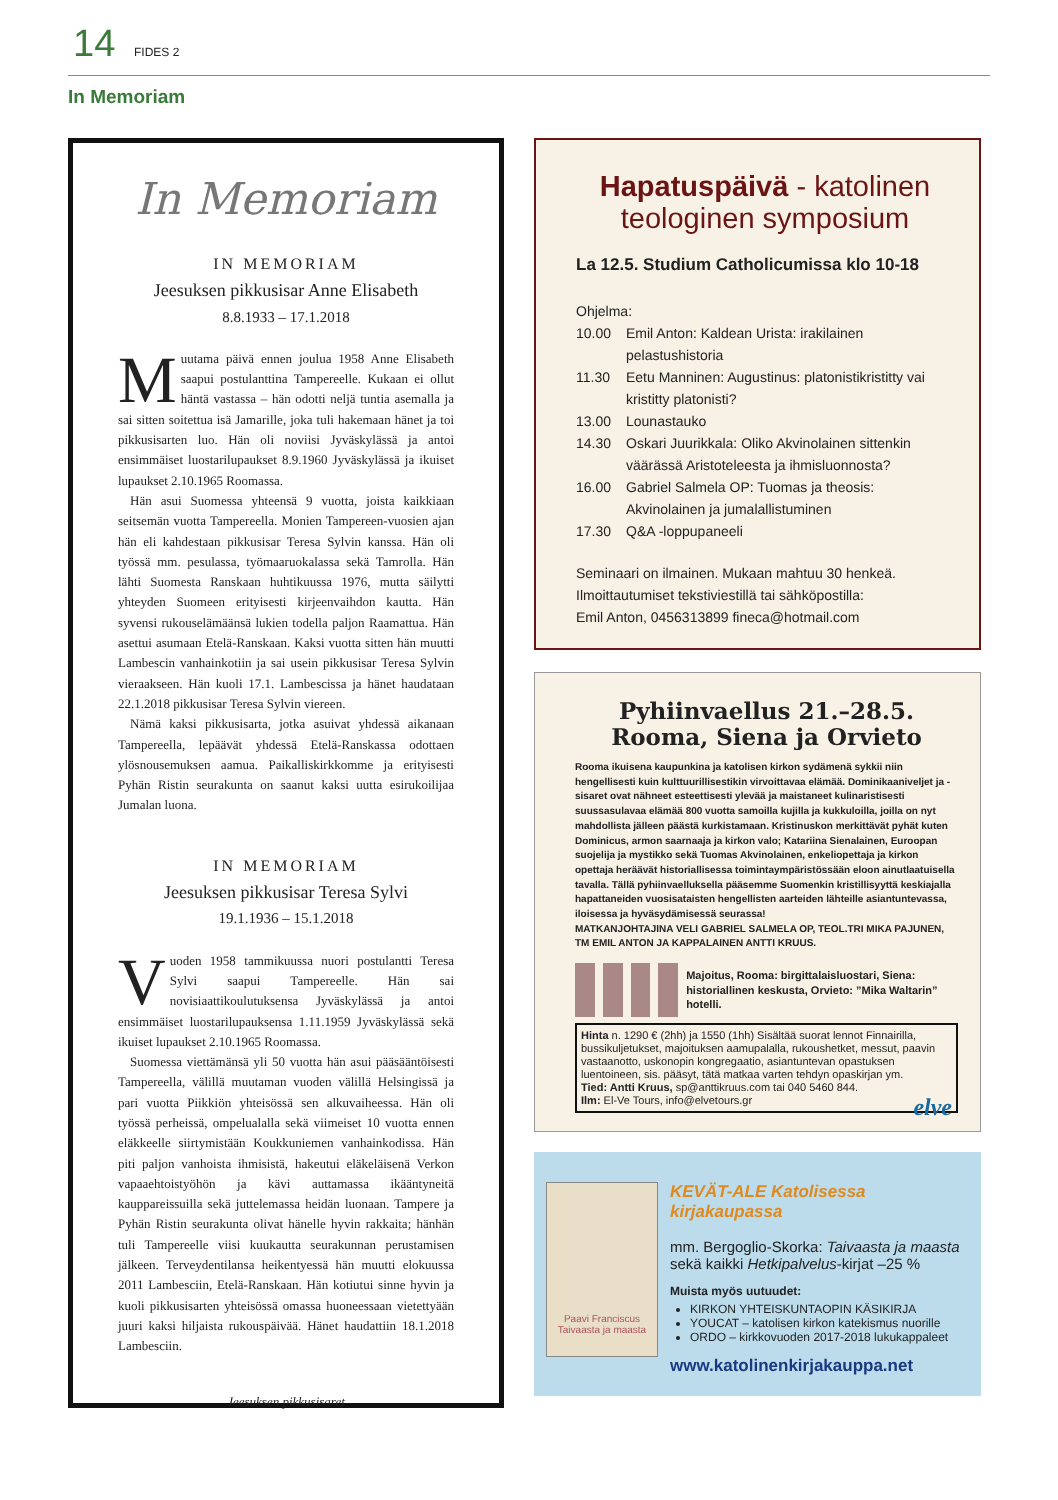14 FIDES 2
In Memoriam
In Memoriam
IN MEMORIAM
Jeesuksen pikkusisar Anne Elisabeth
8.8.1933 – 17.1.2018
Muutama päivä ennen joulua 1958 Anne Elisabeth saapui postulanttina Tampereelle. Kukaan ei ollut häntä vastassa – hän odotti neljä tuntia asemalla ja sai sitten soitettua isä Jamarille, joka tuli hakemaan hänet ja toi pikkusisarten luo. Hän oli noviisi Jyväskylässä ja antoi ensimmäiset luostarilupaukset 8.9.1960 Jyväskylässä ja ikuiset lupaukset 2.10.1965 Roomassa.
Hän asui Suomessa yhteensä 9 vuotta, joista kaikkiaan seitsemän vuotta Tampereella. Monien Tampereen-vuosien ajan hän eli kahdestaan pikkusisar Teresa Sylvin kanssa. Hän oli työssä mm. pesulassa, työmaaruokalassa sekä Tamrolla. Hän lähti Suomesta Ranskaan huhtikuussa 1976, mutta säilytti yhteyden Suomeen erityisesti kirjeenvaihdon kautta. Hän syvensi rukouselämäänsä lukien todella paljon Raamattua. Hän asettui asumaan Etelä-Ranskaan. Kaksi vuotta sitten hän muutti Lambescin vanhainkotiin ja sai usein pikkusisar Teresa Sylvin vieraakseen. Hän kuoli 17.1. Lambescissa ja hänet haudataan 22.1.2018 pikkusisar Teresa Sylvin viereen.
Nämä kaksi pikkusisarta, jotka asuivat yhdessä aikanaan Tampereella, lepäävät yhdessä Etelä-Ranskassa odottaen ylösnousemuksen aamua. Paikalliskirkkomme ja erityisesti Pyhän Ristin seurakunta on saanut kaksi uutta esirukoilijaa Jumalan luona.
IN MEMORIAM
Jeesuksen pikkusisar Teresa Sylvi
19.1.1936 – 15.1.2018
Vuoden 1958 tammikuussa nuori postulantti Teresa Sylvi saapui Tampereelle. Hän sai novisiaattikoulutuksensa Jyväskylässä ja antoi ensimmäiset luostarilupauksensa 1.11.1959 Jyväskylässä sekä ikuiset lupaukset 2.10.1965 Roomassa.
Suomessa viettämänsä yli 50 vuotta hän asui pääsääntöisesti Tampereella, välillä muutaman vuoden välillä Helsingissä ja pari vuotta Piikkiön yhteisössä sen alkuvaiheessa. Hän oli työssä perheissä, ompelualalla sekä viimeiset 10 vuotta ennen eläkkeelle siirtymistään Koukkuniemen vanhainkodissa. Hän piti paljon vanhoista ihmisistä, hakeutui eläkeläisenä Verkon vapaaehtoistyöhön ja kävi auttamassa ikääntyneitä kauppareissuilla sekä juttelemassa heidän luonaan. Tampere ja Pyhän Ristin seurakunta olivat hänelle hyvin rakkaita; hänhän tuli Tampereelle viisi kuukautta seurakunnan perustamisen jälkeen. Terveydentilansa heikentyessä hän muutti elokuussa 2011 Lambesciin, Etelä-Ranskaan. Hän kotiutui sinne hyvin ja kuoli pikkusisarten yhteisössä omassa huoneessaan vietettyään juuri kaksi hiljaista rukouspäivää. Hänet haudattiin 18.1.2018 Lambesciin.
Jeesuksen pikkusisaret
Hapatuspäivä - katolinen teologinen symposium
La 12.5. Studium Catholicumissa klo 10-18
Ohjelma:
10.00 Emil Anton: Kaldean Urista: irakilainen pelastushistoria
11.30 Eetu Manninen: Augustinus: platonistikristitty vai kristitty platonisti?
13.00 Lounastauko
14.30 Oskari Juurikkala: Oliko Akvinolainen sittenkin väärässä Aristoteleesta ja ihmisluonnosta?
16.00 Gabriel Salmela OP: Tuomas ja theosis: Akvinolainen ja jumalallistuminen
17.30 Q&A -loppupaneeli
Seminaari on ilmainen. Mukaan mahtuu 30 henkeä.
Ilmoittautumiset tekstiviestillä tai sähköpostilla:
Emil Anton, 0456313899 fineca@hotmail.com
Pyhiinvaellus 21.–28.5.
Rooma, Siena ja Orvieto
Rooma ikuisena kaupunkina ja katolisen kirkon sydämenä sykkii niin hengellisesti kuin kulttuurillisestikin virvoittavaa elämää. Dominikaaniveljet ja -sisaret ovat nähneet esteettisesti ylevää ja maistaneet kulinaristisesti suussasulavaa elämää 800 vuotta samoilla kujilla ja kukkuloilla, joilla on nyt mahdollista jälleen päästä kurkistamaan. Kristinuskon merkittävät pyhät kuten Dominicus, armon saarnaaja ja kirkon valo; Katariina Sienalainen, Euroopan suojelija ja mystikko sekä Tuomas Akvinolainen, enkeliopettaja ja kirkon opettaja heräävät historiallisessa toimintaympäristössään eloon ainutlaatuisella tavalla. Tällä pyhiinvaelluksella pääsemme Suomenkin kristillisyyttä keskiajalla hapattaneiden vuosisataisten hengellisten aarteiden lähteille asiantuntevassa, iloisessa ja hyväsydämisessä seurassa!
MATKANJOHTAJINA VELI GABRIEL SALMELA OP, TEOL.TRI MIKA PAJUNEN, TM EMIL ANTON JA KAPPALAINEN ANTTI KRUUS.
Majoitus, Rooma: birgittalaisluostari, Siena: historiallinen keskusta, Orvieto: ”Mika Waltarin” hotelli.
Hinta n. 1290 € (2hh) ja 1550 (1hh) Sisältää suorat lennot Finnairilla, bussikuljetukset, majoituksen aamupalalla, rukoushetket, messut, paavin vastaanotto, uskonopin kongregaatio, asiantuntevan opastuksen luentoineen, sis. pääsyt, tätä matkaa varten tehdyn opaskirjan ym.
Tied: Antti Kruus, sp@anttikruus.com tai 040 5460 844.
Ilm: El-Ve Tours, info@elvetours.gr elve
Paavi Franciscus
Taivaasta ja maasta
KEVÄT-ALE Katolisessa kirjakaupassa
mm. Bergoglio-Skorka: Taivaasta ja maasta sekä kaikki Hetkipalvelus-kirjat –25 %
Muista myös uutuudet:
KIRKON YHTEISKUNTAOPIN KÄSIKIRJA
YOUCAT – katolisen kirkon katekismus nuorille
ORDO – kirkkovuoden 2017-2018 lukukappaleet
www.katolinenkirjakauppa.net